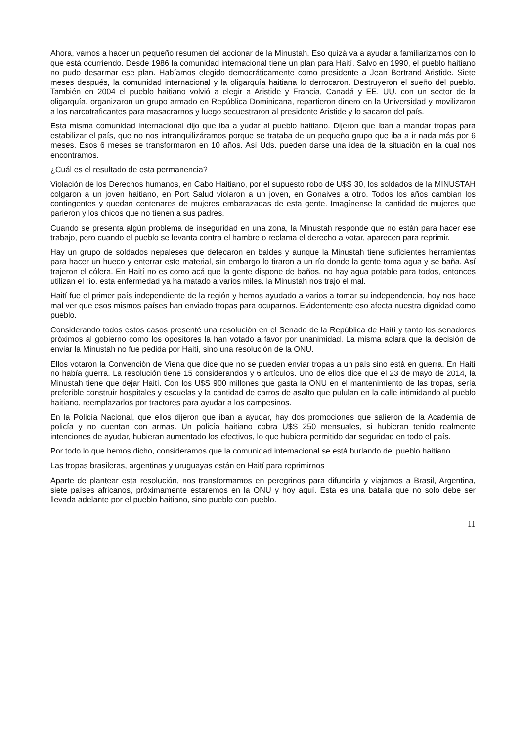Ahora, vamos a hacer un pequeño resumen del accionar de la Minustah. Eso quizá va a ayudar a familiarizarnos con lo que está ocurriendo. Desde 1986 la comunidad internacional tiene un plan para Haití. Salvo en 1990, el pueblo haitiano no pudo desarmar ese plan. Habíamos elegido democráticamente como presidente a Jean Bertrand Aristide. Siete meses después, la comunidad internacional y la oligarquía haitiana lo derrocaron. Destruyeron el sueño del pueblo. También en 2004 el pueblo haitiano volvió a elegir a Aristide y Francia, Canadá y EE. UU. con un sector de la oligarquía, organizaron un grupo armado en República Dominicana, repartieron dinero en la Universidad y movilizaron a los narcotraficantes para masacrarnos y luego secuestraron al presidente Aristide y lo sacaron del país.
Esta misma comunidad internacional dijo que iba a yudar al pueblo haitiano. Dijeron que iban a mandar tropas para estabilizar el país, que no nos intranquilizáramos porque se trataba de un pequeño grupo que iba a ir nada más por 6 meses. Esos 6 meses se transformaron en 10 años. Así Uds. pueden darse una idea de la situación en la cual nos encontramos.
¿Cuál es el resultado de esta permanencia?
Violación de los Derechos humanos, en Cabo Haitiano, por el supuesto robo de U$S 30, los soldados de la MINUSTAH colgaron a un joven haitiano, en Port Salud violaron a un joven, en Gonaives a otro. Todos los años cambian los contingentes y quedan centenares de mujeres embarazadas de esta gente. Imagínense la cantidad de mujeres que parieron y los chicos que no tienen a sus padres.
Cuando se presenta algún problema de inseguridad en una zona, la Minustah responde que no están para hacer ese trabajo, pero cuando el pueblo se levanta contra el hambre o reclama el derecho a votar, aparecen para reprimir.
Hay un grupo de soldados nepaleses que defecaron en baldes y aunque la Minustah tiene suficientes herramientas para hacer un hueco y enterrar este material, sin embargo lo tiraron a un río donde la gente toma agua y se baña. Así trajeron el cólera. En Haití no es como acá que la gente dispone de baños, no hay agua potable para todos, entonces utilizan el río. esta enfermedad ya ha matado a varios miles. la Minustah nos trajo el mal.
Haití fue el primer país independiente de la región y hemos ayudado a varios a tomar su independencia, hoy nos hace mal ver que esos mismos países han enviado tropas para ocuparnos. Evidentemente eso afecta nuestra dignidad como pueblo.
Considerando todos estos casos presenté una resolución en el Senado de la República de Haití y tanto los senadores próximos al gobierno como los opositores la han votado a favor por unanimidad. La misma aclara que la decisión de enviar la Minustah no fue pedida por Haití, sino una resolución de la ONU.
Ellos votaron la Convención de Viena que dice que no se pueden enviar tropas a un país sino está en guerra. En Haití no había guerra. La resolución tiene 15 considerandos y 6 artículos. Uno de ellos dice que el 23 de mayo de 2014, la Minustah tiene que dejar Haití. Con los U$S 900 millones que gasta la ONU en el mantenimiento de las tropas, sería preferible construir hospitales y escuelas y la cantidad de carros de asalto que pululan en la calle intimidando al pueblo haitiano, reemplazarlos por tractores para ayudar a los campesinos.
En la Policía Nacional, que ellos dijeron que iban a ayudar, hay dos promociones que salieron de la Academia de policía y no cuentan con armas. Un policía haitiano cobra U$S 250 mensuales, si hubieran tenido realmente intenciones de ayudar, hubieran aumentado los efectivos, lo que hubiera permitido dar seguridad en todo el país.
Por todo lo que hemos dicho, consideramos que la comunidad internacional se está burlando del pueblo haitiano.
Las tropas brasileras, argentinas y uruguayas están en Haití para reprimirnos
Aparte de plantear esta resolución, nos transformamos en peregrinos para difundirla y viajamos a Brasil, Argentina, siete países africanos, próximamente estaremos en la ONU y hoy aquí. Esta es una batalla que no solo debe ser llevada adelante por el pueblo haitiano, sino pueblo con pueblo.
11